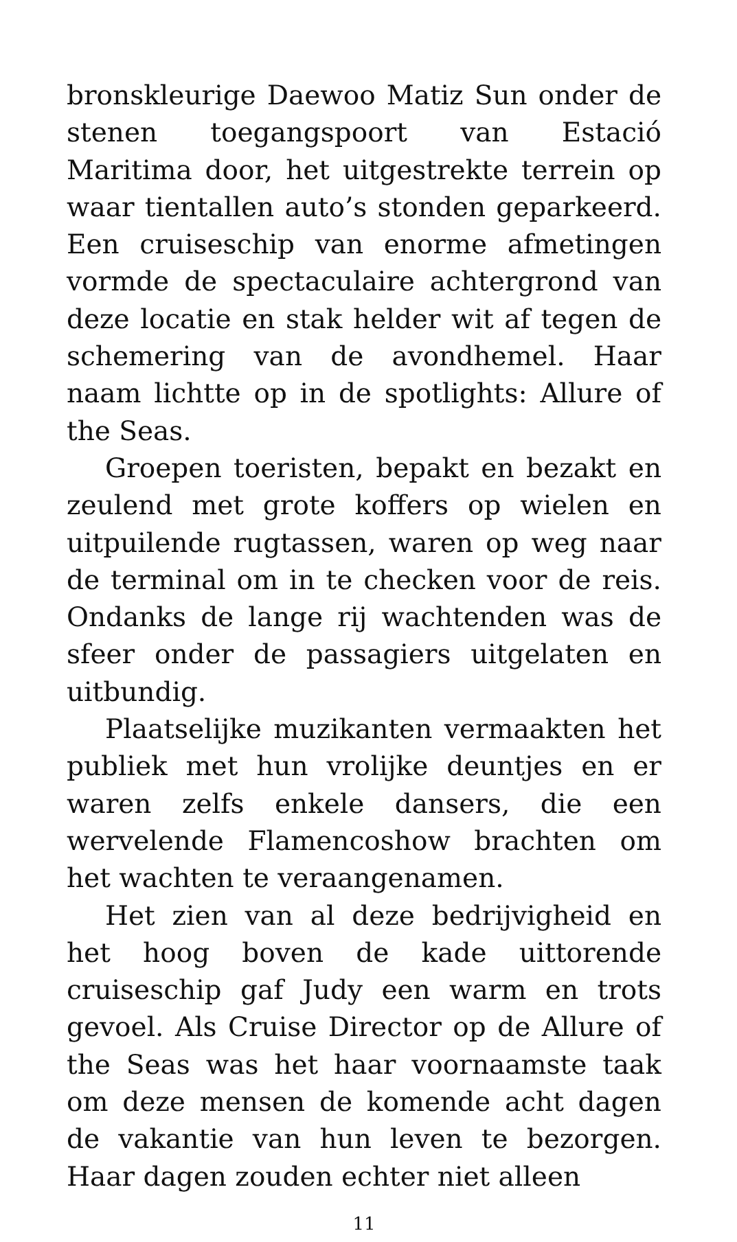bronskleurige Daewoo Matiz Sun onder de ste­nen toegangspoort van Estació Maritima door, het uitgestrekte terrein op waar tientallen au­to’s stonden geparkeerd. Een cruiseschip van enorme afmetingen vormde de spectaculaire achtergrond van deze locatie en stak helder wit af tegen de schemering van de avondhemel. Haar naam lichtte op in de spotlights: Allure of the Seas.
Groepen toeristen, bepakt en bezakt en zeu­lend met grote koffers op wielen en uitpuilende rugtassen, waren op weg naar de terminal om in te checken voor de reis. Ondanks de lange rij wachtenden was de sfeer onder de passagiers uitgelaten en uitbundig.
Plaatselijke muzikanten vermaakten het publiek met hun vrolijke deuntjes en er wa­ren zelfs enkele dansers, die een wervelende Flamencoshow brachten om het wachten te veraangenamen.
Het zien van al deze bedrijvigheid en het hoog boven de kade uittorende cruiseschip gaf Judy een warm en trots gevoel. Als Cruise Director op de Allure of the Seas was het haar voornaamste taak om deze mensen de komende acht dagen de vakantie van hun leven te be­zorgen. Haar dagen zouden echter niet alleen
11